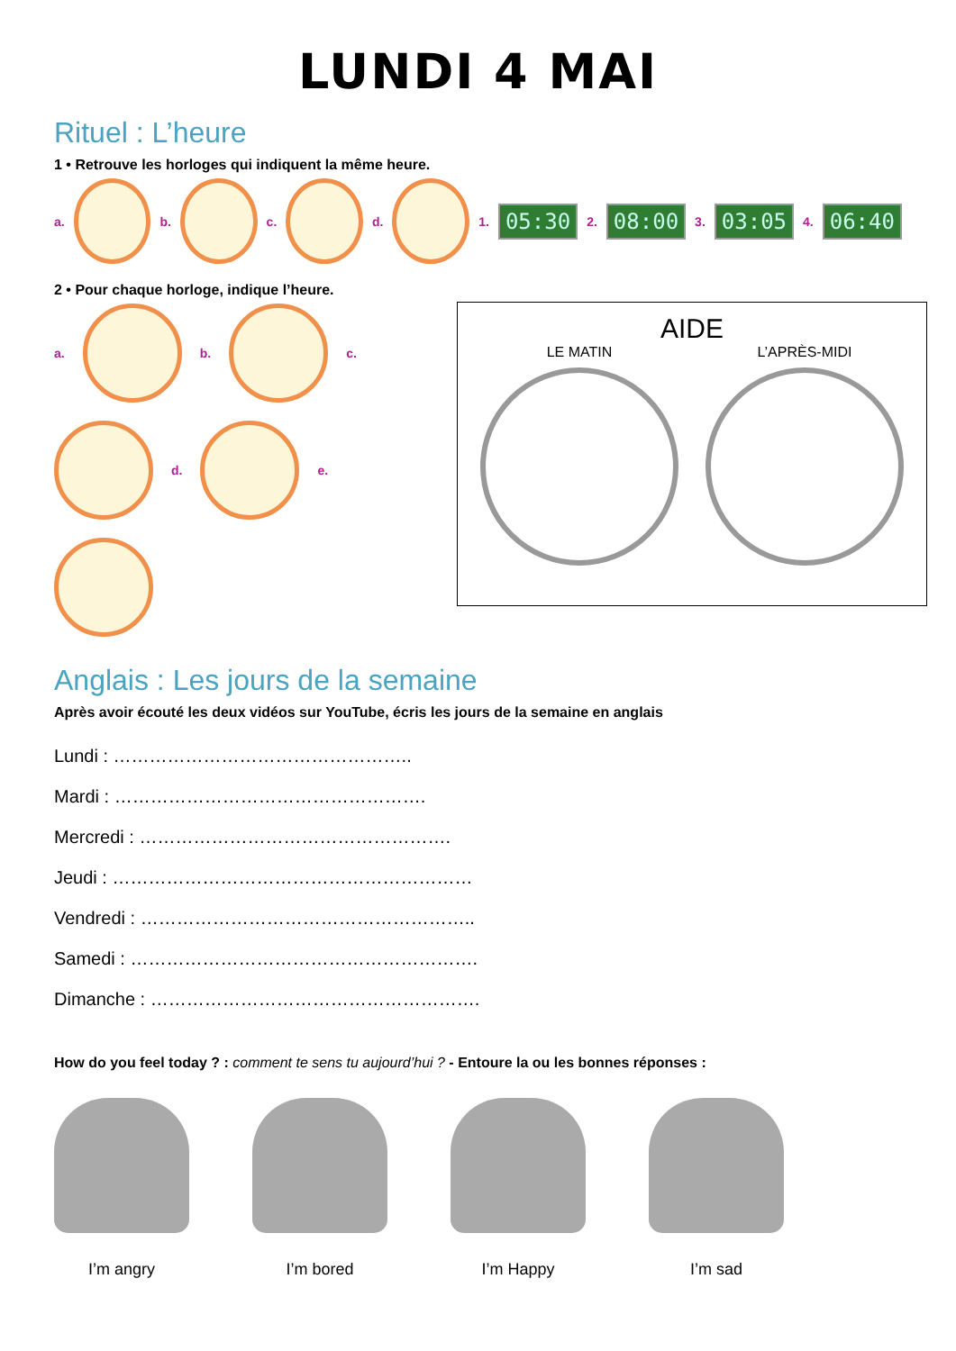LUNDI 4 MAI
Rituel : L’heure
1 • Retrouve les horloges qui indiquent la même heure.
a. b. c. d. 1. 05:30 2. 08:00 3. 03:05 4. 06:40
2 • Pour chaque horloge, indique l’heure.
a.
b.
c.
d.
e.
AIDE
LE MATIN L’APRÈS-MIDI
Anglais : Les jours de la semaine
Après avoir écouté les deux vidéos sur YouTube, écris les jours de la semaine en anglais
Lundi : …………………………………………..
Mardi : …………………………………………….
Mercredi : …………………………………………….
Jeudi : ……………………………………………………
Vendredi : ………………………………………………..
Samedi : ………………………………………………….
Dimanche : ……………………………………………….
How do you feel today ? : comment te sens tu aujourd’hui ? - Entoure la ou les bonnes réponses :
I’m angry I’m bored I’m Happy I’m sad